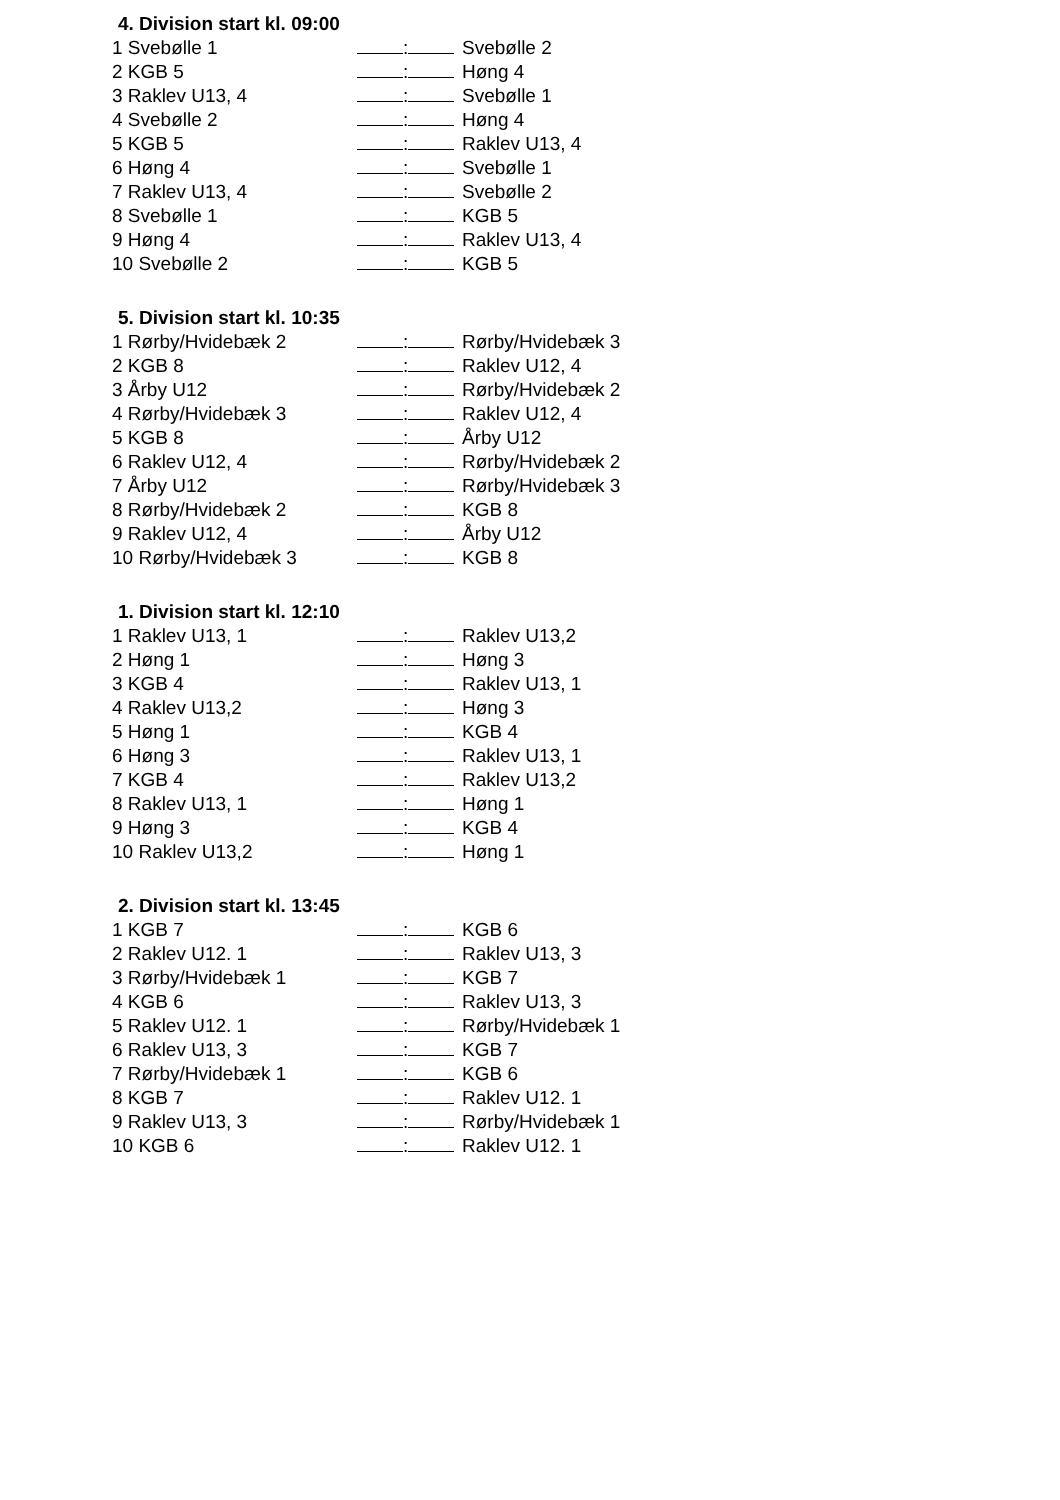4. Division start kl. 09:00
| 1 Svebølle 1 | : | Svebølle 2 |
| 2 KGB 5 | : | Høng 4 |
| 3 Raklev U13, 4 | : | Svebølle 1 |
| 4 Svebølle 2 | : | Høng 4 |
| 5 KGB 5 | : | Raklev U13, 4 |
| 6 Høng 4 | : | Svebølle 1 |
| 7 Raklev U13, 4 | : | Svebølle 2 |
| 8 Svebølle 1 | : | KGB 5 |
| 9 Høng 4 | : | Raklev U13, 4 |
| 10 Svebølle 2 | : | KGB 5 |
5. Division start kl. 10:35
| 1 Rørby/Hvidebæk 2 | : | Rørby/Hvidebæk 3 |
| 2 KGB 8 | : | Raklev U12, 4 |
| 3 Årby U12 | : | Rørby/Hvidebæk 2 |
| 4 Rørby/Hvidebæk 3 | : | Raklev U12, 4 |
| 5 KGB 8 | : | Årby U12 |
| 6 Raklev U12, 4 | : | Rørby/Hvidebæk 2 |
| 7 Årby U12 | : | Rørby/Hvidebæk 3 |
| 8 Rørby/Hvidebæk 2 | : | KGB 8 |
| 9 Raklev U12, 4 | : | Årby U12 |
| 10 Rørby/Hvidebæk 3 | : | KGB 8 |
1. Division start kl. 12:10
| 1 Raklev U13, 1 | : | Raklev U13,2 |
| 2 Høng 1 | : | Høng 3 |
| 3 KGB 4 | : | Raklev U13, 1 |
| 4 Raklev U13,2 | : | Høng 3 |
| 5 Høng 1 | : | KGB 4 |
| 6 Høng 3 | : | Raklev U13, 1 |
| 7 KGB 4 | : | Raklev U13,2 |
| 8 Raklev U13, 1 | : | Høng 1 |
| 9 Høng 3 | : | KGB 4 |
| 10 Raklev U13,2 | : | Høng 1 |
2. Division start kl. 13:45
| 1 KGB 7 | : | KGB 6 |
| 2 Raklev U12. 1 | : | Raklev U13, 3 |
| 3 Rørby/Hvidebæk 1 | : | KGB 7 |
| 4 KGB 6 | : | Raklev U13, 3 |
| 5 Raklev U12. 1 | : | Rørby/Hvidebæk 1 |
| 6 Raklev U13, 3 | : | KGB 7 |
| 7 Rørby/Hvidebæk 1 | : | KGB 6 |
| 8 KGB 7 | : | Raklev U12. 1 |
| 9 Raklev U13, 3 | : | Rørby/Hvidebæk 1 |
| 10 KGB 6 | : | Raklev U12. 1 |